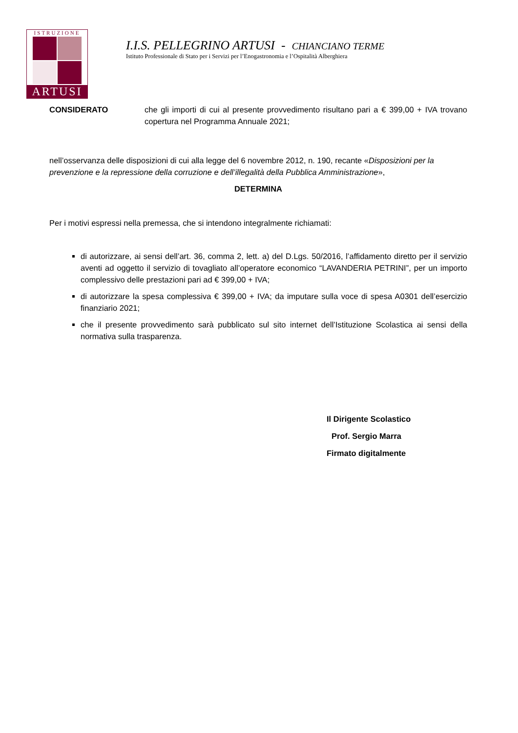ISTRUZIONE
ARTUSI
I.I.S. PELLEGRINO ARTUSI - CHIANCIANO TERME
Istituto Professionale di Stato per i Servizi per l’Enogastronomia e l’Ospitalità Alberghiera
CONSIDERATO che gli importi di cui al presente provvedimento risultano pari a € 399,00 + IVA trovano copertura nel Programma Annuale 2021;
nell’osservanza delle disposizioni di cui alla legge del 6 novembre 2012, n. 190, recante «Disposizioni per la prevenzione e la repressione della corruzione e dell’illegalità della Pubblica Amministrazione»,
DETERMINA
Per i motivi espressi nella premessa, che si intendono integralmente richiamati:
di autorizzare, ai sensi dell’art. 36, comma 2, lett. a) del D.Lgs. 50/2016, l’affidamento diretto per il servizio aventi ad oggetto il servizio di tovagliato all’operatore economico “LAVANDERIA PETRINI”, per un importo complessivo delle prestazioni pari ad € 399,00 + IVA;
di autorizzare la spesa complessiva € 399,00 + IVA; da imputare sulla voce di spesa A0301 dell’esercizio finanziario 2021;
che il presente provvedimento sarà pubblicato sul sito internet dell’Istituzione Scolastica ai sensi della normativa sulla trasparenza.
Il Dirigente Scolastico
Prof. Sergio Marra
Firmato digitalmente